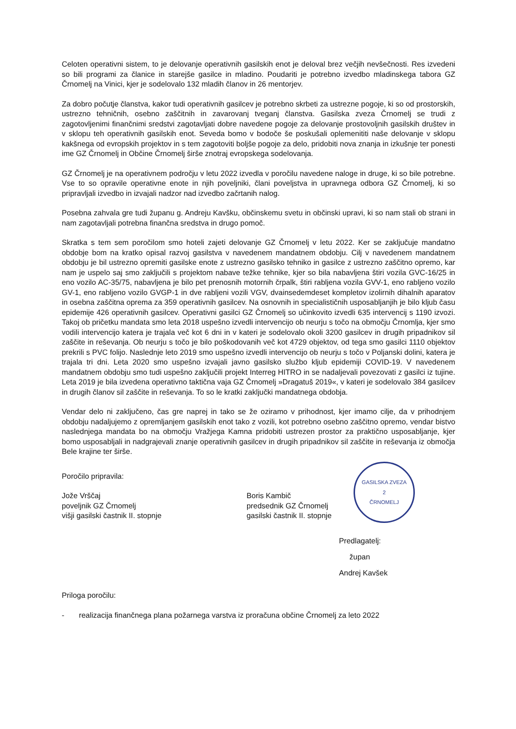Celoten operativni sistem, to je delovanje operativnih gasilskih enot je deloval brez večjih nevšečnosti. Res izvedeni so bili programi za članice in starejše gasilce in mladino. Poudariti je potrebno izvedbo mladinskega tabora GZ Črnomelj na Vinici, kjer je sodelovalo 132 mladih članov in 26 mentorjev.
Za dobro počutje članstva, kakor tudi operativnih gasilcev je potrebno skrbeti za ustrezne pogoje, ki so od prostorskih, ustrezno tehničnih, osebno zaščitnih in zavarovanj tveganj članstva. Gasilska zveza Črnomelj se trudi z zagotovljenimi finančnimi sredstvi zagotavljati dobre navedene pogoje za delovanje prostovoljnih gasilskih društev in v sklopu teh operativnih gasilskih enot. Seveda bomo v bodoče še poskušali oplemenititi naše delovanje v sklopu kakšnega od evropskih projektov in s tem zagotoviti boljše pogoje za delo, pridobiti nova znanja in izkušnje ter ponesti ime GZ Črnomelj in Občine Črnomelj širše znotraj evropskega sodelovanja.
GZ Črnomelj je na operativnem področju v letu 2022 izvedla v poročilu navedene naloge in druge, ki so bile potrebne. Vse to so opravile operativne enote in njih poveljniki, člani poveljstva in upravnega odbora GZ Črnomelj, ki so pripravljali izvedbo in izvajali nadzor nad izvedbo začrtanih nalog.
Posebna zahvala gre tudi županu g. Andreju Kavšku, občinskemu svetu in občinski upravi, ki so nam stali ob strani in nam zagotavljali potrebna finančna sredstva in drugo pomoč.
Skratka s tem sem poročilom smo hoteli zajeti delovanje GZ Črnomelj v letu 2022. Ker se zaključuje mandatno obdobje bom na kratko opisal razvoj gasilstva v navedenem mandatnem obdobju. Cilj v navedenem mandatnem obdobju je bil ustrezno opremiti gasilske enote z ustrezno gasilsko tehniko in gasilce z ustrezno zaščitno opremo, kar nam je uspelo saj smo zaključili s projektom nabave težke tehnike, kjer so bila nabavljena štiri vozila GVC-16/25 in eno vozilo AC-35/75, nabavljena je bilo pet prenosnih motornih črpalk, štiri rabljena vozila GVV-1, eno rabljeno vozilo GV-1, eno rabljeno vozilo GVGP-1 in dve rabljeni vozili VGV, dvainsedemdeset kompletov izolirnih dihalnih aparatov in osebna zaščitna oprema za 359 operativnih gasilcev. Na osnovnih in specialističnih usposabljanjih je bilo kljub času epidemije 426 operativnih gasilcev. Operativni gasilci GZ Črnomelj so učinkovito izvedli 635 intervencij s 1190 izvozi. Takoj ob pričetku mandata smo leta 2018 uspešno izvedli intervencijo ob neurju s točo na območju Črnomlja, kjer smo vodili intervencijo katera je trajala več kot 6 dni in v kateri je sodelovalo okoli 3200 gasilcev in drugih pripadnikov sil zaščite in reševanja. Ob neurju s točo je bilo poškodovanih več kot 4729 objektov, od tega smo gasilci 1110 objektov prekrili s PVC folijo. Naslednje leto 2019 smo uspešno izvedli intervencijo ob neurju s točo v Poljanski dolini, katera je trajala tri dni. Leta 2020 smo uspešno izvajali javno gasilsko službo kljub epidemiji COVID-19. V navedenem mandatnem obdobju smo tudi uspešno zaključili projekt Interreg HITRO in se nadaljevali povezovati z gasilci iz tujine. Leta 2019 je bila izvedena operativno taktična vaja GZ Črnomelj »Dragatuš 2019«, v kateri je sodelovalo 384 gasilcev in drugih članov sil zaščite in reševanja. To so le kratki zaključki mandatnega obdobja.
Vendar delo ni zaključeno, čas gre naprej in tako se že oziramo v prihodnost, kjer imamo cilje, da v prihodnjem obdobju nadaljujemo z opremljanjem gasilskih enot tako z vozili, kot potrebno osebno zaščitno opremo, vendar bistvo naslednjega mandata bo na območju Vražjega Kamna pridobiti ustrezen prostor za praktično usposabljanje, kjer bomo usposabljali in nadgrajevali znanje operativnih gasilcev in drugih pripadnikov sil zaščite in reševanja iz območja Bele krajine ter širše.
Poročilo pripravila:
Jože Vrščaj
poveljnik GZ Črnomelj
višji gasilski častnik II. stopnje
Boris Kambič
predsednik GZ Črnomelj
gasilski častnik II. stopnje
GASILSKA ZVEZA
2
ČRNOMELJ
Predlagatelj:
župan
Andrej Kavšek
Priloga poročilu:
- realizacija finančnega plana požarnega varstva iz proračuna občine Črnomelj za leto 2022